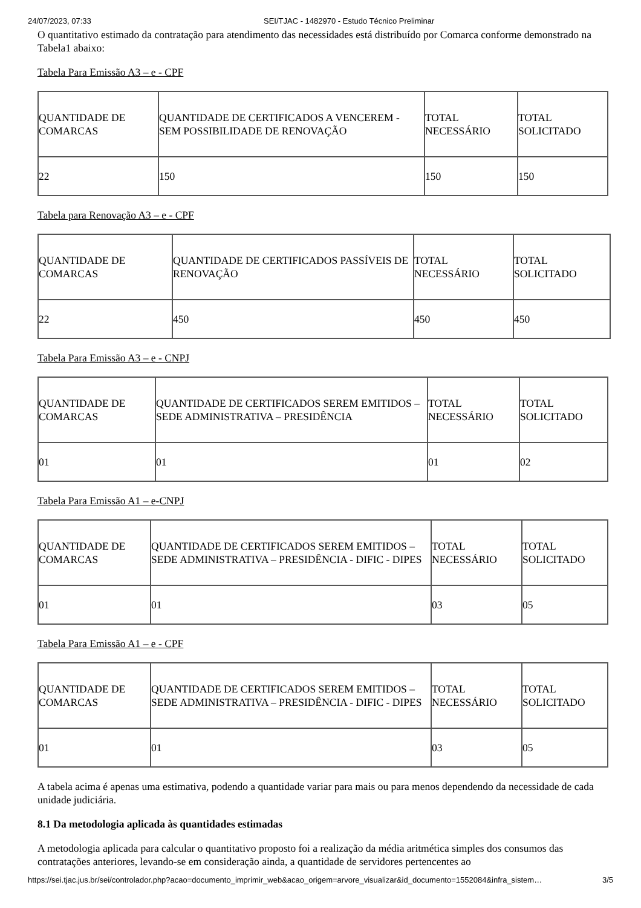24/07/2023, 07:33 SEI/TJAC - 1482970 - Estudo Técnico Preliminar
O quantitativo estimado da contratação para atendimento das necessidades está distribuído por Comarca conforme demonstrado na Tabela1 abaixo:
Tabela Para Emissão A3 – e - CPF
| QUANTIDADE DE COMARCAS | QUANTIDADE DE CERTIFICADOS A VENCEREM - SEM POSSIBILIDADE DE RENOVAÇÃO | TOTAL NECESSÁRIO | TOTAL SOLICITADO |
| 22 | 150 | 150 | 150 |
Tabela para Renovação A3 – e - CPF
| QUANTIDADE DE COMARCAS | QUANTIDADE DE CERTIFICADOS PASSÍVEIS DE RENOVAÇÃO | TOTAL NECESSÁRIO | TOTAL SOLICITADO |
| 22 | 450 | 450 | 450 |
Tabela Para Emissão A3 – e - CNPJ
| QUANTIDADE DE COMARCAS | QUANTIDADE DE CERTIFICADOS SEREM EMITIDOS – SEDE ADMINISTRATIVA – PRESIDÊNCIA | TOTAL NECESSÁRIO | TOTAL SOLICITADO |
| 01 | 01 | 01 | 02 |
Tabela Para Emissão A1 – e-CNPJ
| QUANTIDADE DE COMARCAS | QUANTIDADE DE CERTIFICADOS SEREM EMITIDOS – SEDE ADMINISTRATIVA – PRESIDÊNCIA - DIFIC - DIPES | TOTAL NECESSÁRIO | TOTAL SOLICITADO |
| 01 | 01 | 03 | 05 |
Tabela Para Emissão A1 – e - CPF
| QUANTIDADE DE COMARCAS | QUANTIDADE DE CERTIFICADOS SEREM EMITIDOS – SEDE ADMINISTRATIVA – PRESIDÊNCIA - DIFIC - DIPES | TOTAL NECESSÁRIO | TOTAL SOLICITADO |
| 01 | 01 | 03 | 05 |
A tabela acima é apenas uma estimativa, podendo a quantidade variar para mais ou para menos dependendo da necessidade de cada unidade judiciária.
8.1 Da metodologia aplicada às quantidades estimadas
A metodologia aplicada para calcular o quantitativo proposto foi a realização da média aritmética simples dos consumos das contratações anteriores, levando-se em consideração ainda, a quantidade de servidores pertencentes ao
https://sei.tjac.jus.br/sei/controlador.php?acao=documento_imprimir_web&acao_origem=arvore_visualizar&id_documento=1552084&infra_sistem… 3/5